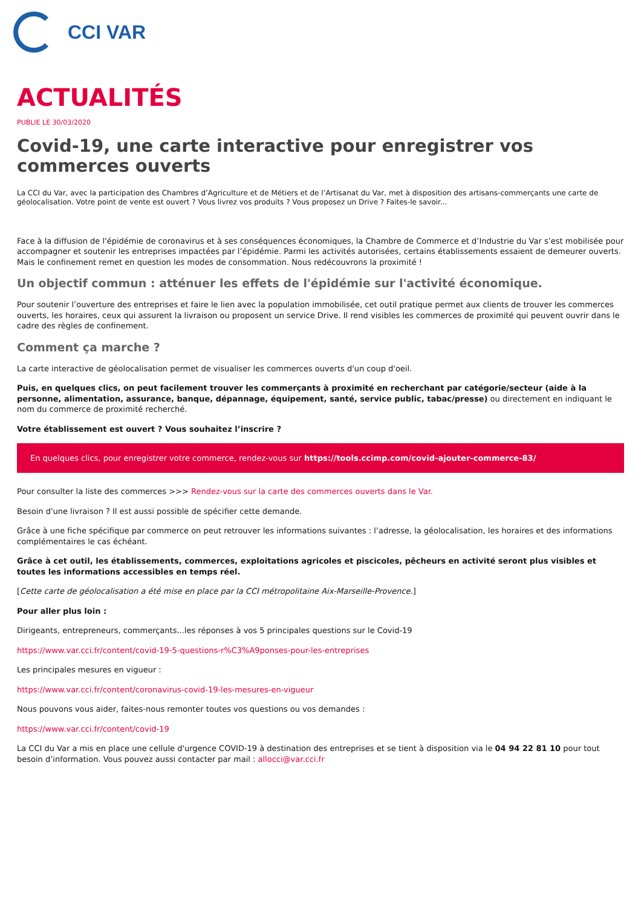CCI VAR
ACTUALITÉS
PUBLIE LE 30/03/2020
Covid-19, une carte interactive pour enregistrer vos commerces ouverts
La CCI du Var, avec la participation des Chambres d’Agriculture et de Métiers et de l’Artisanat du Var, met à disposition des artisans-commerçants une carte de géolocalisation. Votre point de vente est ouvert ? Vous livrez vos produits ? Vous proposez un Drive ? Faites-le savoir...
Face à la diffusion de l'épidémie de coronavirus et à ses conséquences économiques, la Chambre de Commerce et d’Industrie du Var s’est mobilisée pour accompagner et soutenir les entreprises impactées par l’épidémie. Parmi les activités autorisées, certains établissements essaient de demeurer ouverts. Mais le confinement remet en question les modes de consommation. Nous redécouvrons la proximité !
Un objectif commun : atténuer les effets de l'épidémie sur l'activité économique.
Pour soutenir l’ouverture des entreprises et faire le lien avec la population immobilisée, cet outil pratique permet aux clients de trouver les commerces ouverts, les horaires, ceux qui assurent la livraison ou proposent un service Drive. Il rend visibles les commerces de proximité qui peuvent ouvrir dans le cadre des règles de confinement.
Comment ça marche ?
La carte interactive de géolocalisation permet de visualiser les commerces ouverts d'un coup d'oeil.
Puis, en quelques clics, on peut facilement trouver les commerçants à proximité en recherchant par catégorie/secteur (aide à la personne, alimentation, assurance, banque, dépannage, équipement, santé, service public, tabac/presse) ou directement en indiquant le nom du commerce de proximité recherché.
Votre établissement est ouvert ? Vous souhaitez l’inscrire ?
En quelques clics, pour enregistrer votre commerce, rendez-vous sur https://tools.ccimp.com/covid-ajouter-commerce-83/
Pour consulter la liste des commerces >>> Rendez-vous sur la carte des commerces ouverts dans le Var.
Besoin d'une livraison ? Il est aussi possible de spécifier cette demande.
Grâce à une fiche spécifique par commerce on peut retrouver les informations suivantes : l’adresse, la géolocalisation, les horaires et des informations complémentaires le cas échéant.
Grâce à cet outil, les établissements, commerces, exploitations agricoles et piscicoles, pêcheurs en activité seront plus visibles et toutes les informations accessibles en temps réel.
[Cette carte de géolocalisation a été mise en place par la CCI métropolitaine Aix-Marseille-Provence.]
Pour aller plus loin :
Dirigeants, entrepreneurs, commerçants...les réponses à vos 5 principales questions sur le Covid-19
https://www.var.cci.fr/content/covid-19-5-questions-r%C3%A9ponses-pour-les-entreprises
Les principales mesures en vigueur :
https://www.var.cci.fr/content/coronavirus-covid-19-les-mesures-en-vigueur
Nous pouvons vous aider, faites-nous remonter toutes vos questions ou vos demandes :
https://www.var.cci.fr/content/covid-19
La CCI du Var a mis en place une cellule d'urgence COVID-19 à destination des entreprises et se tient à disposition via le 04 94 22 81 10 pour tout besoin d’information. Vous pouvez aussi contacter par mail : allocci@var.cci.fr